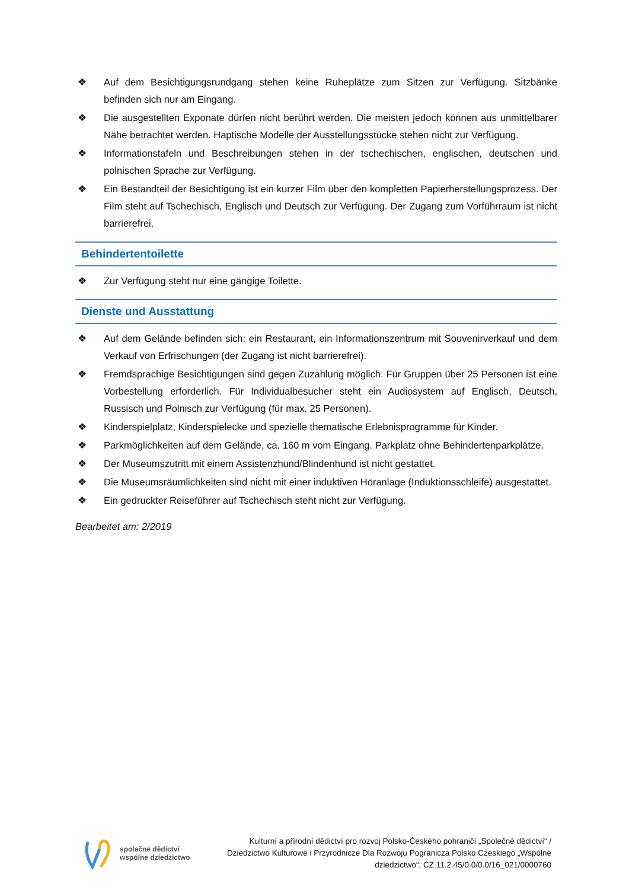❖ Auf dem Besichtigungsrundgang stehen keine Ruheplätze zum Sitzen zur Verfügung. Sitzbänke befinden sich nur am Eingang.
❖ Die ausgestellten Exponate dürfen nicht berührt werden. Die meisten jedoch können aus unmittelbarer Nähe betrachtet werden. Haptische Modelle der Ausstellungsstücke stehen nicht zur Verfügung.
❖ Informationstafeln und Beschreibungen stehen in der tschechischen, englischen, deutschen und polnischen Sprache zur Verfügung.
❖ Ein Bestandteil der Besichtigung ist ein kurzer Film über den kompletten Papierherstellungsprozess. Der Film steht auf Tschechisch, Englisch und Deutsch zur Verfügung. Der Zugang zum Vorführraum ist nicht barrierefrei.
Behindertentoilette
❖ Zur Verfügung steht nur eine gängige Toilette.
Dienste und Ausstattung
❖ Auf dem Gelände befinden sich: ein Restaurant, ein Informationszentrum mit Souvenirverkauf und dem Verkauf von Erfrischungen (der Zugang ist nicht barrierefrei).
❖ Fremdsprachige Besichtigungen sind gegen Zuzahlung möglich. Für Gruppen über 25 Personen ist eine Vorbestellung erforderlich. Für Individualbesucher steht ein Audiosystem auf Englisch, Deutsch, Russisch und Polnisch zur Verfügung (für max. 25 Personen).
❖ Kinderspielplatz, Kinderspielecke und spezielle thematische Erlebnisprogramme für Kinder.
❖ Parkmöglichkeiten auf dem Gelände, ca. 160 m vom Eingang. Parkplatz ohne Behindertenparkplätze.
❖ Der Museumszutritt mit einem Assistenzhund/Blindenhund ist nicht gestattet.
❖ Die Museumsräumlichkeiten sind nicht mit einer induktiven Höranlage (Induktionsschleife) ausgestattet.
❖ Ein gedruckter Reiseführer auf Tschechisch steht nicht zur Verfügung.
Bearbeitet am: 2/2019
společné dědictví
wspólne dziedzictwo
Kulturní a přírodní dědictví pro rozvoj Polsko-Českého pohraničí „Společné dědictví“ /
Dziedzictwo Kulturowe i Przyrodnicze Dla Rozwoju Pogranicza Polsko Czeskiego „Wspólne
dziedzictwo“, CZ.11.2.45/0.0/0.0/16_021/0000760